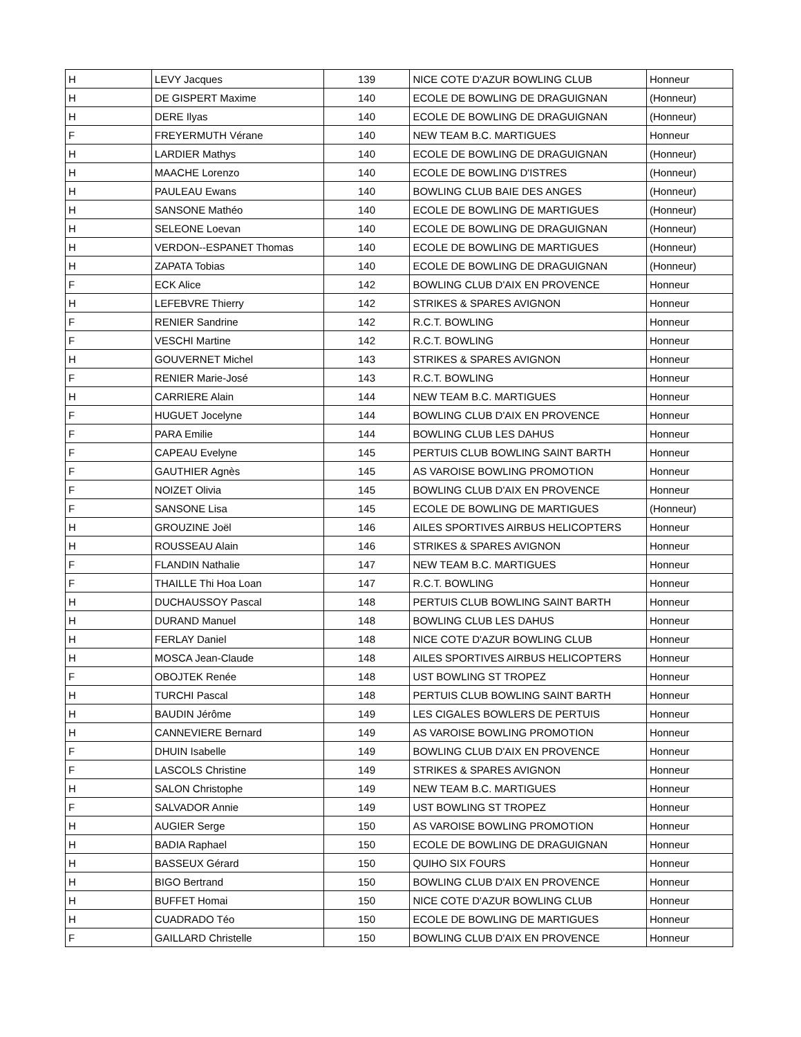| H | LEVY Jacques | 139 | NICE COTE D'AZUR BOWLING CLUB | Honneur |
| H | DE GISPERT Maxime | 140 | ECOLE DE BOWLING DE DRAGUIGNAN | (Honneur) |
| H | DERE Ilyas | 140 | ECOLE DE BOWLING DE DRAGUIGNAN | (Honneur) |
| F | FREYERMUTH Vérane | 140 | NEW TEAM B.C. MARTIGUES | Honneur |
| H | LARDIER Mathys | 140 | ECOLE DE BOWLING DE DRAGUIGNAN | (Honneur) |
| H | MAACHE Lorenzo | 140 | ECOLE DE BOWLING D'ISTRES | (Honneur) |
| H | PAULEAU Ewans | 140 | BOWLING CLUB BAIE DES ANGES | (Honneur) |
| H | SANSONE Mathéo | 140 | ECOLE DE BOWLING DE MARTIGUES | (Honneur) |
| H | SELEONE Loevan | 140 | ECOLE DE BOWLING DE DRAGUIGNAN | (Honneur) |
| H | VERDON--ESPANET Thomas | 140 | ECOLE DE BOWLING DE MARTIGUES | (Honneur) |
| H | ZAPATA Tobias | 140 | ECOLE DE BOWLING DE DRAGUIGNAN | (Honneur) |
| F | ECK Alice | 142 | BOWLING CLUB D'AIX EN PROVENCE | Honneur |
| H | LEFEBVRE Thierry | 142 | STRIKES & SPARES AVIGNON | Honneur |
| F | RENIER Sandrine | 142 | R.C.T. BOWLING | Honneur |
| F | VESCHI Martine | 142 | R.C.T. BOWLING | Honneur |
| H | GOUVERNET Michel | 143 | STRIKES & SPARES AVIGNON | Honneur |
| F | RENIER Marie-José | 143 | R.C.T. BOWLING | Honneur |
| H | CARRIERE Alain | 144 | NEW TEAM B.C. MARTIGUES | Honneur |
| F | HUGUET Jocelyne | 144 | BOWLING CLUB D'AIX EN PROVENCE | Honneur |
| F | PARA Emilie | 144 | BOWLING CLUB LES DAHUS | Honneur |
| F | CAPEAU Evelyne | 145 | PERTUIS CLUB BOWLING SAINT BARTH | Honneur |
| F | GAUTHIER Agnès | 145 | AS VAROISE BOWLING PROMOTION | Honneur |
| F | NOIZET Olivia | 145 | BOWLING CLUB D'AIX EN PROVENCE | Honneur |
| F | SANSONE Lisa | 145 | ECOLE DE BOWLING DE MARTIGUES | (Honneur) |
| H | GROUZINE Joël | 146 | AILES SPORTIVES AIRBUS HELICOPTERS | Honneur |
| H | ROUSSEAU Alain | 146 | STRIKES & SPARES AVIGNON | Honneur |
| F | FLANDIN Nathalie | 147 | NEW TEAM B.C. MARTIGUES | Honneur |
| F | THAILLE Thi Hoa Loan | 147 | R.C.T. BOWLING | Honneur |
| H | DUCHAUSSOY Pascal | 148 | PERTUIS CLUB BOWLING SAINT BARTH | Honneur |
| H | DURAND Manuel | 148 | BOWLING CLUB LES DAHUS | Honneur |
| H | FERLAY Daniel | 148 | NICE COTE D'AZUR BOWLING CLUB | Honneur |
| H | MOSCA Jean-Claude | 148 | AILES SPORTIVES AIRBUS HELICOPTERS | Honneur |
| F | OBOJTEK Renée | 148 | UST BOWLING ST TROPEZ | Honneur |
| H | TURCHI Pascal | 148 | PERTUIS CLUB BOWLING SAINT BARTH | Honneur |
| H | BAUDIN Jérôme | 149 | LES CIGALES BOWLERS DE PERTUIS | Honneur |
| H | CANNEVIERE Bernard | 149 | AS VAROISE BOWLING PROMOTION | Honneur |
| F | DHUIN Isabelle | 149 | BOWLING CLUB D'AIX EN PROVENCE | Honneur |
| F | LASCOLS Christine | 149 | STRIKES & SPARES AVIGNON | Honneur |
| H | SALON Christophe | 149 | NEW TEAM B.C. MARTIGUES | Honneur |
| F | SALVADOR Annie | 149 | UST BOWLING ST TROPEZ | Honneur |
| H | AUGIER Serge | 150 | AS VAROISE BOWLING PROMOTION | Honneur |
| H | BADIA Raphael | 150 | ECOLE DE BOWLING DE DRAGUIGNAN | Honneur |
| H | BASSEUX Gérard | 150 | QUIHO SIX FOURS | Honneur |
| H | BIGO Bertrand | 150 | BOWLING CLUB D'AIX EN PROVENCE | Honneur |
| H | BUFFET Homai | 150 | NICE COTE D'AZUR BOWLING CLUB | Honneur |
| H | CUADRADO Téo | 150 | ECOLE DE BOWLING DE MARTIGUES | Honneur |
| F | GAILLARD Christelle | 150 | BOWLING CLUB D'AIX EN PROVENCE | Honneur |